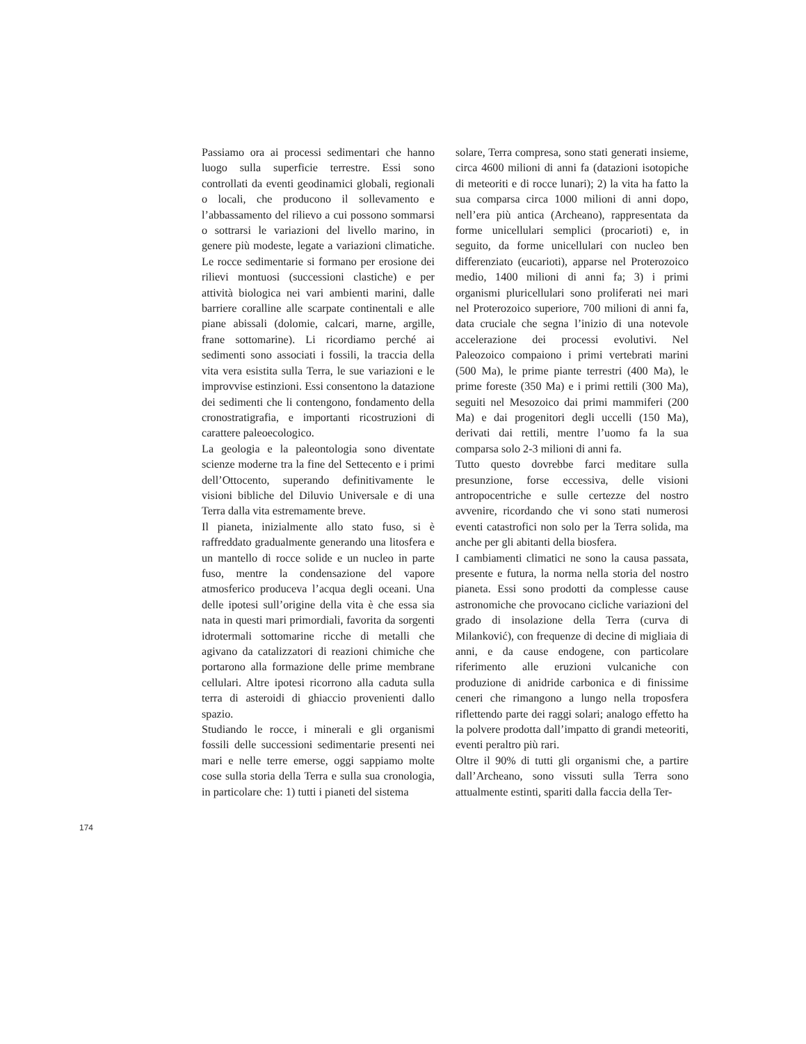Passiamo ora ai processi sedimentari che hanno luogo sulla superficie terrestre. Essi sono controllati da eventi geodinamici globali, regionali o locali, che producono il sollevamento e l’abbassamento del rilievo a cui possono sommarsi o sottrarsi le variazioni del livello marino, in genere più modeste, legate a variazioni climatiche. Le rocce sedimentarie si formano per erosione dei rilievi montuosi (successioni clastiche) e per attività biologica nei vari ambienti marini, dalle barriere coralline alle scarpate continentali e alle piane abissali (dolomie, calcari, marne, argille, frane sottomarine). Li ricordiamo perché ai sedimenti sono associati i fossili, la traccia della vita vera esistita sulla Terra, le sue variazioni e le improvvise estinzioni. Essi consentono la datazione dei sedimenti che li contengono, fondamento della cronostratigrafia, e importanti ricostruzioni di carattere paleoecologico.
La geologia e la paleontologia sono diventate scienze moderne tra la fine del Settecento e i primi dell’Ottocento, superando definitivamente le visioni bibliche del Diluvio Universale e di una Terra dalla vita estremamente breve.
Il pianeta, inizialmente allo stato fuso, si è raffreddato gradualmente generando una litosfera e un mantello di rocce solide e un nucleo in parte fuso, mentre la condensazione del vapore atmosferico produceva l’acqua degli oceani. Una delle ipotesi sull’origine della vita è che essa sia nata in questi mari primordiali, favorita da sorgenti idrotermali sottomarine ricche di metalli che agivano da catalizzatori di reazioni chimiche che portarono alla formazione delle prime membrane cellulari. Altre ipotesi ricorrono alla caduta sulla terra di asteroidi di ghiaccio provenienti dallo spazio.
Studiando le rocce, i minerali e gli organismi fossili delle successioni sedimentarie presenti nei mari e nelle terre emerse, oggi sappiamo molte cose sulla storia della Terra e sulla sua cronologia, in particolare che: 1) tutti i pianeti del sistema
solare, Terra compresa, sono stati generati insieme, circa 4600 milioni di anni fa (datazioni isotopiche di meteoriti e di rocce lunari); 2) la vita ha fatto la sua comparsa circa 1000 milioni di anni dopo, nell’era più antica (Archeano), rappresentata da forme unicellulari semplici (procarioti) e, in seguito, da forme unicellulari con nucleo ben differenziato (eucarioti), apparse nel Proterozoico medio, 1400 milioni di anni fa; 3) i primi organismi pluricellulari sono proliferati nei mari nel Proterozoico superiore, 700 milioni di anni fa, data cruciale che segna l’inizio di una notevole accelerazione dei processi evolutivi. Nel Paleozoico compaiono i primi vertebrati marini (500 Ma), le prime piante terrestri (400 Ma), le prime foreste (350 Ma) e i primi rettili (300 Ma), seguiti nel Mesozoico dai primi mammiferi (200 Ma) e dai progenitori degli uccelli (150 Ma), derivati dai rettili, mentre l’uomo fa la sua comparsa solo 2-3 milioni di anni fa.
Tutto questo dovrebbe farci meditare sulla presunzione, forse eccessiva, delle visioni antropocentriche e sulle certezze del nostro avvenire, ricordando che vi sono stati numerosi eventi catastrofici non solo per la Terra solida, ma anche per gli abitanti della biosfera.
I cambiamenti climatici ne sono la causa passata, presente e futura, la norma nella storia del nostro pianeta. Essi sono prodotti da complesse cause astronomiche che provocano cicliche variazioni del grado di insolazione della Terra (curva di Milanković), con frequenze di decine di migliaia di anni, e da cause endogene, con particolare riferimento alle eruzioni vulcaniche con produzione di anidride carbonica e di finissime ceneri che rimangono a lungo nella troposfera riflettendo parte dei raggi solari; analogo effetto ha la polvere prodotta dall’impatto di grandi meteoriti, eventi peraltro più rari.
Oltre il 90% di tutti gli organismi che, a partire dall’Archeano, sono vissuti sulla Terra sono attualmente estinti, spariti dalla faccia della Ter-
174